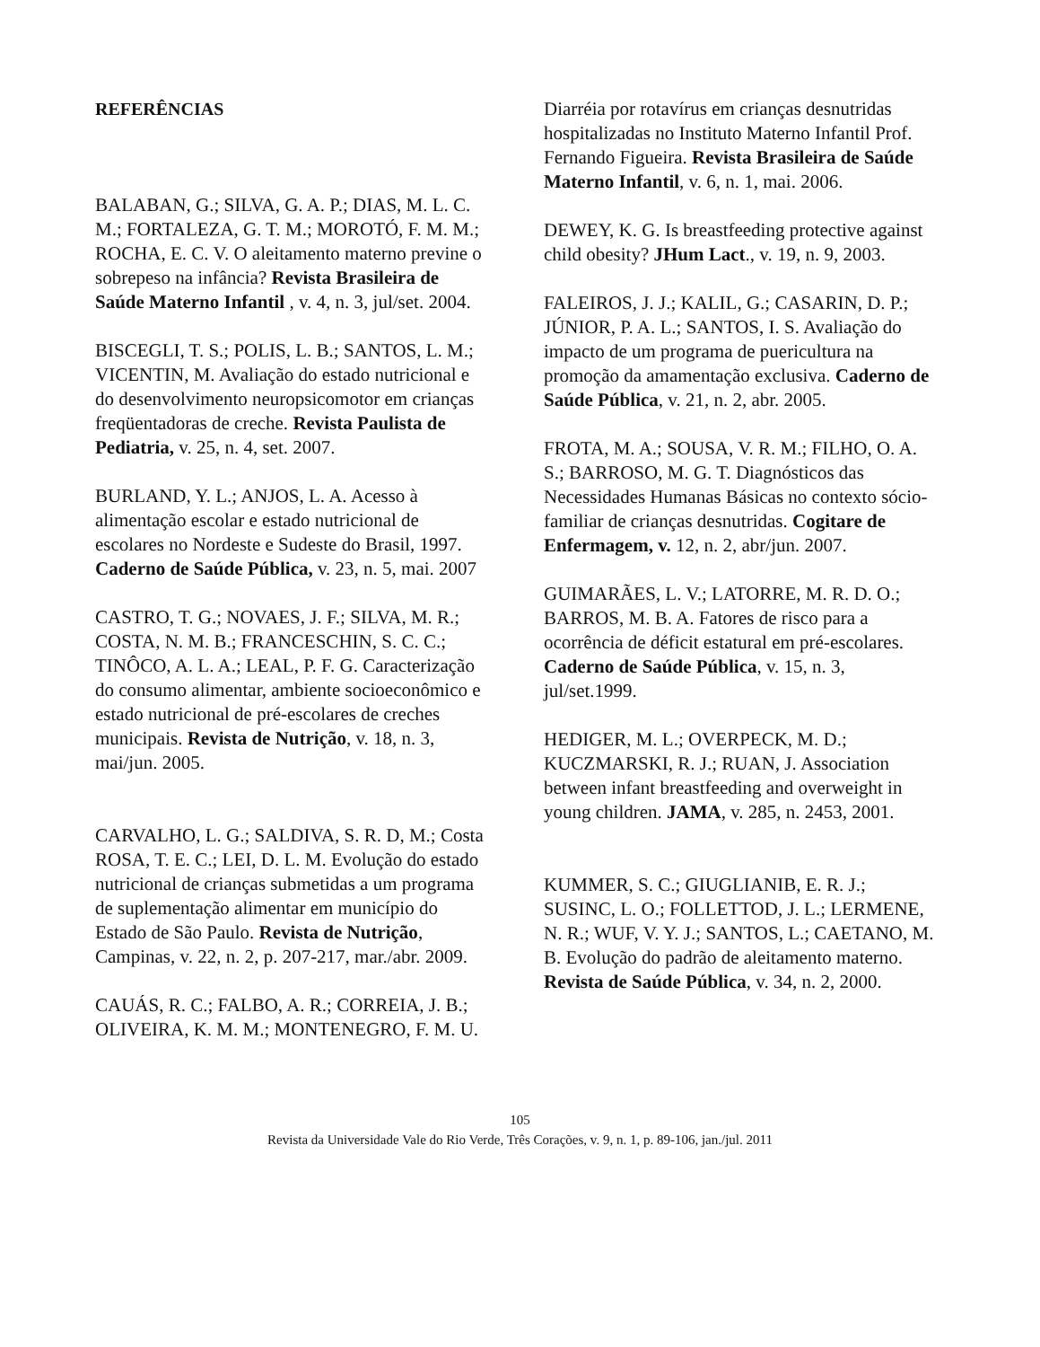REFERÊNCIAS
BALABAN, G.; SILVA, G. A. P.; DIAS, M. L. C. M.; FORTALEZA, G. T. M.; MOROTÓ, F. M. M.; ROCHA, E. C. V. O aleitamento materno previne o sobrepeso na infância? Revista Brasileira de Saúde Materno Infantil , v. 4, n. 3, jul/set. 2004.
BISCEGLI, T. S.; POLIS, L. B.; SANTOS, L. M.; VICENTIN, M. Avaliação do estado nutricional e do desenvolvimento neuropsicomotor em crianças freqüentadoras de creche. Revista Paulista de Pediatria, v. 25, n. 4, set. 2007.
BURLAND, Y. L.; ANJOS, L. A. Acesso à alimentação escolar e estado nutricional de escolares no Nordeste e Sudeste do Brasil, 1997. Caderno de Saúde Pública, v. 23, n. 5, mai. 2007
CASTRO, T. G.; NOVAES, J. F.; SILVA, M. R.; COSTA, N. M. B.; FRANCESCHIN, S. C. C.; TINÔCO, A. L. A.; LEAL, P. F. G. Caracterização do consumo alimentar, ambiente socioeconômico e estado nutricional de pré-escolares de creches municipais. Revista de Nutrição, v. 18, n. 3, mai/jun. 2005.
CARVALHO, L. G.; SALDIVA, S. R. D, M.; Costa ROSA, T. E. C.; LEI, D. L. M. Evolução do estado nutricional de crianças submetidas a um programa de suplementação alimentar em município do Estado de São Paulo. Revista de Nutrição, Campinas, v. 22, n. 2, p. 207-217, mar./abr. 2009.
CAUÁS, R. C.; FALBO, A. R.; CORREIA, J. B.; OLIVEIRA, K. M. M.; MONTENEGRO, F. M. U.
Diarréia por rotavírus em crianças desnutridas hospitalizadas no Instituto Materno Infantil Prof. Fernando Figueira. Revista Brasileira de Saúde Materno Infantil, v. 6, n. 1, mai. 2006.
DEWEY, K. G. Is breastfeeding protective against child obesity? JHum Lact., v. 19, n. 9, 2003.
FALEIROS, J. J.; KALIL, G.; CASARIN, D. P.; JÚNIOR, P. A. L.; SANTOS, I. S. Avaliação do impacto de um programa de puericultura na promoção da amamentação exclusiva. Caderno de Saúde Pública, v. 21, n. 2, abr. 2005.
FROTA, M. A.; SOUSA, V. R. M.; FILHO, O. A. S.; BARROSO, M. G. T. Diagnósticos das Necessidades Humanas Básicas no contexto sócio-familiar de crianças desnutridas. Cogitare de Enfermagem, v. 12, n. 2, abr/jun. 2007.
GUIMARÃES, L. V.; LATORRE, M. R. D. O.; BARROS, M. B. A. Fatores de risco para a ocorrência de déficit estatural em pré-escolares. Caderno de Saúde Pública, v. 15, n. 3, jul/set.1999.
HEDIGER, M. L.; OVERPECK, M. D.; KUCZMARSKI, R. J.; RUAN, J. Association between infant breastfeeding and overweight in young children. JAMA, v. 285, n. 2453, 2001.
KUMMER, S. C.; GIUGLIANIB, E. R. J.; SUSINC, L. O.; FOLLETTOD, J. L.; LERMENE, N. R.; WUF, V. Y. J.; SANTOS, L.; CAETANO, M. B. Evolução do padrão de aleitamento materno. Revista de Saúde Pública, v. 34, n. 2, 2000.
105
Revista da Universidade Vale do Rio Verde, Três Corações, v. 9, n. 1, p. 89-106, jan./jul. 2011